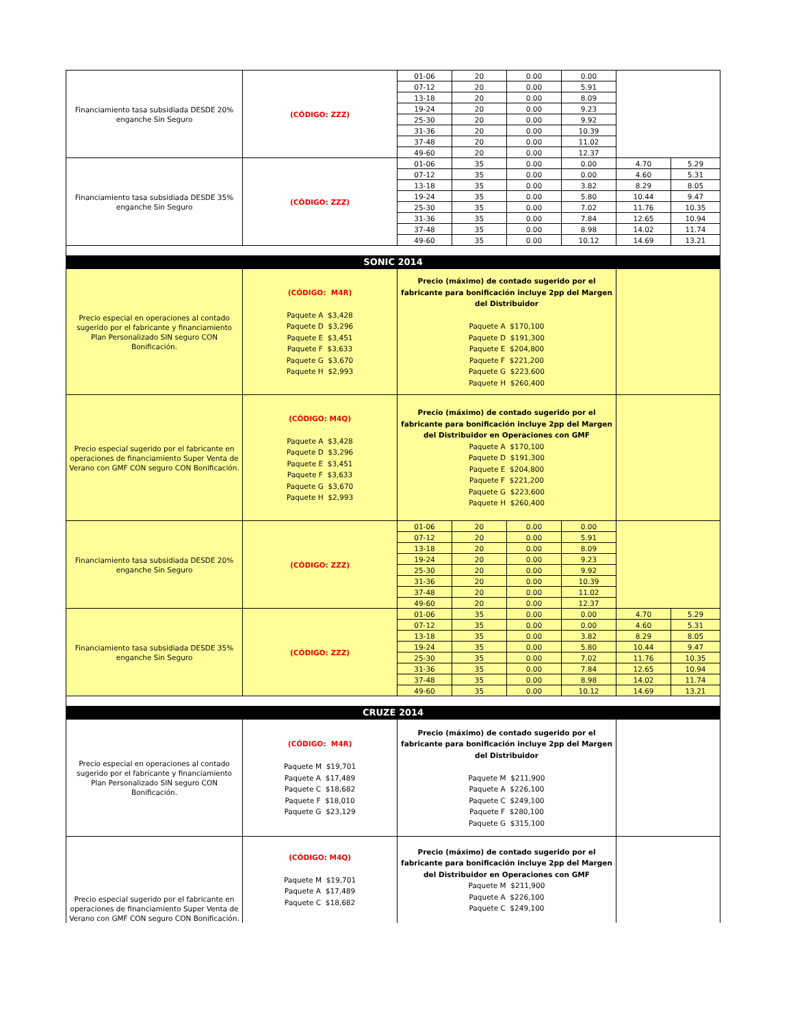| Financiamiento tasa subsidiada DESDE 20% enganche Sin Seguro | (CÓDIGO: ZZZ) | 01-06 | 20 | 0.00 | 0.00 | | |
| | | 07-12 | 20 | 0.00 | 5.91 | | |
| | | 13-18 | 20 | 0.00 | 8.09 | | |
| | | 19-24 | 20 | 0.00 | 9.23 | | |
| | | 25-30 | 20 | 0.00 | 9.92 | | |
| | | 31-36 | 20 | 0.00 | 10.39 | | |
| | | 37-48 | 20 | 0.00 | 11.02 | | |
| | | 49-60 | 20 | 0.00 | 12.37 | | |
| Financiamiento tasa subsidiada DESDE 35% enganche Sin Seguro | (CÓDIGO: ZZZ) | 01-06 | 35 | 0.00 | 0.00 | 4.70 | 5.29 |
| | | 07-12 | 35 | 0.00 | 0.00 | 4.60 | 5.31 |
| | | 13-18 | 35 | 0.00 | 3.82 | 8.29 | 8.05 |
| | | 19-24 | 35 | 0.00 | 5.80 | 10.44 | 9.47 |
| | | 25-30 | 35 | 0.00 | 7.02 | 11.76 | 10.35 |
| | | 31-36 | 35 | 0.00 | 7.84 | 12.65 | 10.94 |
| | | 37-48 | 35 | 0.00 | 8.98 | 14.02 | 11.74 |
| | | 49-60 | 35 | 0.00 | 10.12 | 14.69 | 13.21 |
| SONIC 2014 | | | | | | | |
| Precio especial en operaciones al contado sugerido por el fabricante y financiamiento Plan Personalizado SIN seguro CON Bonificación. | (CÓDIGO: M4R) Paquete A $3,428 Paquete D $3,296 Paquete E $3,451 Paquete F $3,633 Paquete G $3,670 Paquete H $2,993 | Precio (máximo) de contado sugerido por el fabricante para bonificación incluye 2pp del Margen del Distribuidor Paquete A $170,100 Paquete D $191,300 Paquete E $204,800 Paquete F $221,200 Paquete G $223,600 Paquete H $260,400 | | | | | |
| Precio especial sugerido por el fabricante en operaciones de financiamiento Super Venta de Verano con GMF CON seguro CON Bonificación. | (CÓDIGO: M4Q) Paquete A $3,428 Paquete D $3,296 Paquete E $3,451 Paquete F $3,633 Paquete G $3,670 Paquete H $2,993 | Precio (máximo) de contado sugerido por el fabricante para bonificación incluye 2pp del Margen del Distribuidor en Operaciones con GMF Paquete A $170,100 Paquete D $191,300 Paquete E $204,800 Paquete F $221,200 Paquete G $223,600 Paquete H $260,400 | | | | | |
| Financiamiento tasa subsidiada DESDE 20% enganche Sin Seguro | (CÓDIGO: ZZZ) | 01-06 | 20 | 0.00 | 0.00 | | |
| | | 07-12 | 20 | 0.00 | 5.91 | | |
| | | 13-18 | 20 | 0.00 | 8.09 | | |
| | | 19-24 | 20 | 0.00 | 9.23 | | |
| | | 25-30 | 20 | 0.00 | 9.92 | | |
| | | 31-36 | 20 | 0.00 | 10.39 | | |
| | | 37-48 | 20 | 0.00 | 11.02 | | |
| | | 49-60 | 20 | 0.00 | 12.37 | | |
| Financiamiento tasa subsidiada DESDE 35% enganche Sin Seguro | (CÓDIGO: ZZZ) | 01-06 | 35 | 0.00 | 0.00 | 4.70 | 5.29 |
| | | 07-12 | 35 | 0.00 | 0.00 | 4.60 | 5.31 |
| | | 13-18 | 35 | 0.00 | 3.82 | 8.29 | 8.05 |
| | | 19-24 | 35 | 0.00 | 5.80 | 10.44 | 9.47 |
| | | 25-30 | 35 | 0.00 | 7.02 | 11.76 | 10.35 |
| | | 31-36 | 35 | 0.00 | 7.84 | 12.65 | 10.94 |
| | | 37-48 | 35 | 0.00 | 8.98 | 14.02 | 11.74 |
| | | 49-60 | 35 | 0.00 | 10.12 | 14.69 | 13.21 |
| CRUZE 2014 | | | | | | | |
| Precio especial en operaciones al contado sugerido por el fabricante y financiamiento Plan Personalizado SIN seguro CON Bonificación. | (CÓDIGO: M4R) Paquete M $19,701 Paquete A $17,489 Paquete C $18,682 Paquete F $18,010 Paquete G $23,129 | Precio (máximo) de contado sugerido por el fabricante para bonificación incluye 2pp del Margen del Distribuidor Paquete M $211,900 Paquete A $226,100 Paquete C $249,100 Paquete F $280,100 Paquete G $315,100 | | | | | |
| Precio especial sugerido por el fabricante en operaciones de financiamiento Super Venta de Verano con GMF CON seguro CON Bonificación. | (CÓDIGO: M4Q) Paquete M $19,701 Paquete A $17,489 Paquete C $18,682 | Precio (máximo) de contado sugerido por el fabricante para bonificación incluye 2pp del Margen del Distribuidor en Operaciones con GMF Paquete M $211,900 Paquete A $226,100 Paquete C $249,100 | | | | | |